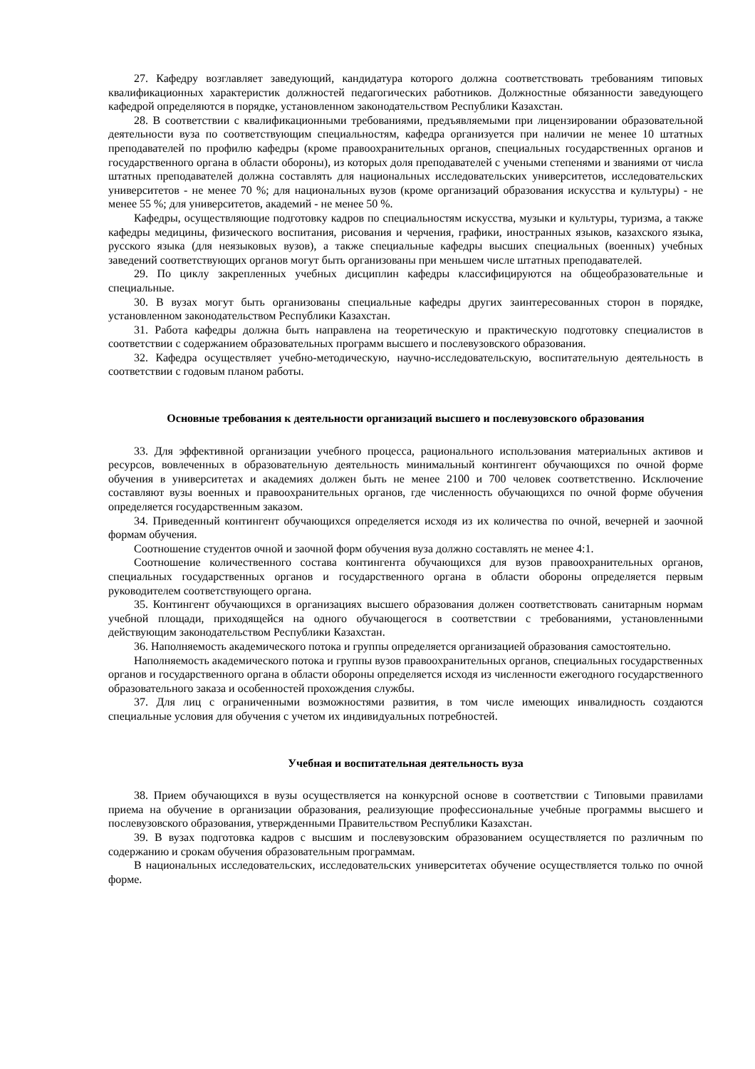27. Кафедру возглавляет заведующий, кандидатура которого должна соответствовать требованиям типовых квалификационных характеристик должностей педагогических работников. Должностные обязанности заведующего кафедрой определяются в порядке, установленном законодательством Республики Казахстан.
28. В соответствии с квалификационными требованиями, предъявляемыми при лицензировании образовательной деятельности вуза по соответствующим специальностям, кафедра организуется при наличии не менее 10 штатных преподавателей по профилю кафедры (кроме правоохранительных органов, специальных государственных органов и государственного органа в области обороны), из которых доля преподавателей с учеными степенями и званиями от числа штатных преподавателей должна составлять для национальных исследовательских университетов, исследовательских университетов - не менее 70 %; для национальных вузов (кроме организаций образования искусства и культуры) - не менее 55 %; для университетов, академий - не менее 50 %.
Кафедры, осуществляющие подготовку кадров по специальностям искусства, музыки и культуры, туризма, а также кафедры медицины, физического воспитания, рисования и черчения, графики, иностранных языков, казахского языка, русского языка (для неязыковых вузов), а также специальные кафедры высших специальных (военных) учебных заведений соответствующих органов могут быть организованы при меньшем числе штатных преподавателей.
29. По циклу закрепленных учебных дисциплин кафедры классифицируются на общеобразовательные и специальные.
30. В вузах могут быть организованы специальные кафедры других заинтересованных сторон в порядке, установленном законодательством Республики Казахстан.
31. Работа кафедры должна быть направлена на теоретическую и практическую подготовку специалистов в соответствии с содержанием образовательных программ высшего и послевузовского образования.
32. Кафедра осуществляет учебно-методическую, научно-исследовательскую, воспитательную деятельность в соответствии с годовым планом работы.
Основные требования к деятельности организаций высшего и послевузовского образования
33. Для эффективной организации учебного процесса, рационального использования материальных активов и ресурсов, вовлеченных в образовательную деятельность минимальный контингент обучающихся по очной форме обучения в университетах и академиях должен быть не менее 2100 и 700 человек соответственно. Исключение составляют вузы военных и правоохранительных органов, где численность обучающихся по очной форме обучения определяется государственным заказом.
34. Приведенный контингент обучающихся определяется исходя из их количества по очной, вечерней и заочной формам обучения.
Соотношение студентов очной и заочной форм обучения вуза должно составлять не менее 4:1.
Соотношение количественного состава контингента обучающихся для вузов правоохранительных органов, специальных государственных органов и государственного органа в области обороны определяется первым руководителем соответствующего органа.
35. Контингент обучающихся в организациях высшего образования должен соответствовать санитарным нормам учебной площади, приходящейся на одного обучающегося в соответствии с требованиями, установленными действующим законодательством Республики Казахстан.
36. Наполняемость академического потока и группы определяется организацией образования самостоятельно.
Наполняемость академического потока и группы вузов правоохранительных органов, специальных государственных органов и государственного органа в области обороны определяется исходя из численности ежегодного государственного образовательного заказа и особенностей прохождения службы.
37. Для лиц с ограниченными возможностями развития, в том числе имеющих инвалидность создаются специальные условия для обучения с учетом их индивидуальных потребностей.
Учебная и воспитательная деятельность вуза
38. Прием обучающихся в вузы осуществляется на конкурсной основе в соответствии с Типовыми правилами приема на обучение в организации образования, реализующие профессиональные учебные программы высшего и послевузовского образования, утвержденными Правительством Республики Казахстан.
39. В вузах подготовка кадров с высшим и послевузовским образованием осуществляется по различным по содержанию и срокам обучения образовательным программам.
В национальных исследовательских, исследовательских университетах обучение осуществляется только по очной форме.